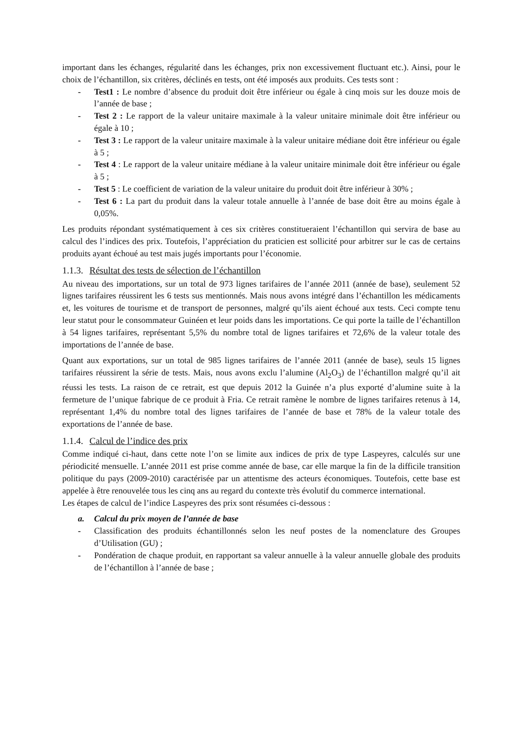important dans les échanges, régularité dans les échanges, prix non excessivement fluctuant etc.). Ainsi, pour le choix de l’échantillon, six critères, déclinés en tests, ont été imposés aux produits. Ces tests sont :
- Test1 : Le nombre d’absence du produit doit être inférieur ou égale à cinq mois sur les douze mois de l’année de base ;
- Test 2 : Le rapport de la valeur unitaire maximale à la valeur unitaire minimale doit être inférieur ou égale à 10 ;
- Test 3 : Le rapport de la valeur unitaire maximale à la valeur unitaire médiane doit être inférieur ou égale à 5 ;
- Test 4 : Le rapport de la valeur unitaire médiane à la valeur unitaire minimale doit être inférieur ou égale à 5 ;
- Test 5 : Le coefficient de variation de la valeur unitaire du produit doit être inférieur à 30% ;
- Test 6 : La part du produit dans la valeur totale annuelle à l’année de base doit être au moins égale à 0,05%.
Les produits répondant systématiquement à ces six critères constitueraient l’échantillon qui servira de base au calcul des l’indices des prix. Toutefois, l’appréciation du praticien est sollicité pour arbitrer sur le cas de certains produits ayant échoué au test mais jugés importants pour l’économie.
1.1.3. Résultat des tests de sélection de l’échantillon
Au niveau des importations, sur un total de 973 lignes tarifaires de l’année 2011 (année de base), seulement 52 lignes tarifaires réussirent les 6 tests sus mentionnés. Mais nous avons intégré dans l’échantillon les médicaments et, les voitures de tourisme et de transport de personnes, malgré qu’ils aient échoué aux tests. Ceci compte tenu leur statut pour le consommateur Guinéen et leur poids dans les importations. Ce qui porte la taille de l’échantillon à 54 lignes tarifaires, représentant 5,5% du nombre total de lignes tarifaires et 72,6% de la valeur totale des importations de l’année de base.
Quant aux exportations, sur un total de 985 lignes tarifaires de l’année 2011 (année de base), seuls 15 lignes tarifaires réussirent la série de tests. Mais, nous avons exclu l’alumine (Al<sub>2</sub>O<sub>3</sub>) de l’échantillon malgré qu’il ait réussi les tests. La raison de ce retrait, est que depuis 2012 la Guinée n’a plus exporté d’alumine suite à la fermeture de l’unique fabrique de ce produit à Fria. Ce retrait ramène le nombre de lignes tarifaires retenus à 14, représentant 1,4% du nombre total des lignes tarifaires de l’année de base et 78% de la valeur totale des exportations de l’année de base.
1.1.4. Calcul de l’indice des prix
Comme indiqué ci-haut, dans cette note l’on se limite aux indices de prix de type Laspeyres, calculés sur une périodicité mensuelle. L’année 2011 est prise comme année de base, car elle marque la fin de la difficile transition politique du pays (2009-2010) caractérisée par un attentisme des acteurs économiques. Toutefois, cette base est appelée à être renouvelée tous les cinq ans au regard du contexte très évolutif du commerce international.
Les étapes de calcul de l’indice Laspeyres des prix sont résumées ci-dessous :
a. Calcul du prix moyen de l’année de base
- Classification des produits échantillonnés selon les neuf postes de la nomenclature des Groupes d’Utilisation (GU) ;
- Pondération de chaque produit, en rapportant sa valeur annuelle à la valeur annuelle globale des produits de l’échantillon à l’année de base ;